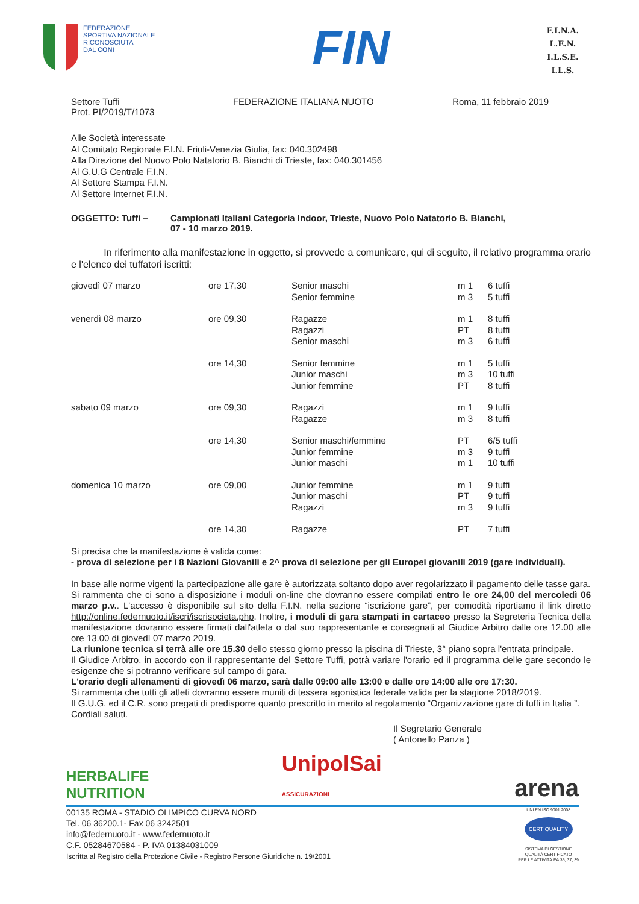FEDERAZIONE
SPORTIVA NAZIONALE
RICONOSCIUTA
DAL CONI
FIN
F.I.N.A.
L.E.N.
I.L.S.E.
I.L.S.
Settore Tuffi
Prot. PI/2019/T/1073
FEDERAZIONE ITALIANA NUOTO Roma, 11 febbraio 2019
Alle Società interessate
Al Comitato Regionale F.I.N. Friuli-Venezia Giulia, fax: 040.302498
Alla Direzione del Nuovo Polo Natatorio B. Bianchi di Trieste, fax: 040.301456
Al G.U.G Centrale F.I.N.
Al Settore Stampa F.I.N.
Al Settore Internet F.I.N.
OGGETTO: Tuffi – Campionati Italiani Categoria Indoor, Trieste, Nuovo Polo Natatorio B. Bianchi,
07 - 10 marzo 2019.
In riferimento alla manifestazione in oggetto, si provvede a comunicare, qui di seguito, il relativo programma orario e l'elenco dei tuffatori iscritti:
| giovedì 07 marzo | ore 17,30 | Senior maschi Senior femmine | m 1 m 3 | 6 tuffi 5 tuffi |
| venerdì 08 marzo | ore 09,30 | Ragazze Ragazzi Senior maschi | m 1 PT m 3 | 8 tuffi 8 tuffi 6 tuffi |
| | ore 14,30 | Senior femmine Junior maschi Junior femmine | m 1 m 3 PT | 5 tuffi 10 tuffi 8 tuffi |
| sabato 09 marzo | ore 09,30 | Ragazzi Ragazze | m 1 m 3 | 9 tuffi 8 tuffi |
| | ore 14,30 | Senior maschi/femmine Junior femmine Junior maschi | PT m 3 m 1 | 6/5 tuffi 9 tuffi 10 tuffi |
| domenica 10 marzo | ore 09,00 | Junior femmine Junior maschi Ragazzi | m 1 PT m 3 | 9 tuffi 9 tuffi 9 tuffi |
| | ore 14,30 | Ragazze | PT | 7 tuffi |
Si precisa che la manifestazione è valida come:
- prova di selezione per i 8 Nazioni Giovanili e 2^ prova di selezione per gli Europei giovanili 2019 (gare individuali).
In base alle norme vigenti la partecipazione alle gare è autorizzata soltanto dopo aver regolarizzato il pagamento delle tasse gara.
Si rammenta che ci sono a disposizione i moduli on-line che dovranno essere compilati entro le ore 24,00 del mercoledì 06 marzo p.v.. L'accesso è disponibile sul sito della F.I.N. nella sezione “iscrizione gare”, per comodità riportiamo il link diretto http://online.federnuoto.it/iscri/iscrisocieta.php. Inoltre, i moduli di gara stampati in cartaceo presso la Segreteria Tecnica della manifestazione dovranno essere firmati dall'atleta o dal suo rappresentante e consegnati al Giudice Arbitro dalle ore 12.00 alle ore 13.00 di giovedì 07 marzo 2019.
La riunione tecnica si terrà alle ore 15.30 dello stesso giorno presso la piscina di Trieste, 3° piano sopra l'entrata principale.
Il Giudice Arbitro, in accordo con il rappresentante del Settore Tuffi, potrà variare l'orario ed il programma delle gare secondo le esigenze che si potranno verificare sul campo di gara.
L'orario degli allenamenti di giovedì 06 marzo, sarà dalle 09:00 alle 13:00 e dalle ore 14:00 alle ore 17:30.
Si rammenta che tutti gli atleti dovranno essere muniti di tessera agonistica federale valida per la stagione 2018/2019.
Il G.U.G. ed il C.R. sono pregati di predisporre quanto prescritto in merito al regolamento “Organizzazione gare di tuffi in Italia ”.
Cordiali saluti.
Il Segretario Generale
( Antonello Panza )
HERBALIFE
NUTRITION UnipolSai
ASSICURAZIONI arena
00135 ROMA - STADIO OLIMPICO CURVA NORD
Tel. 06 36200.1- Fax 06 3242501
info@federnuoto.it - www.federnuoto.it
C.F. 05284670584 - P. IVA 01384031009
Iscritta al Registro della Protezione Civile - Registro Persone Giuridiche n. 19/2001
UNI EN ISO 9001:2008
CERTIQUALITY
SISTEMA DI GESTIONE
QUALITÀ CERTIFICATO
PER LE ATTIVITÀ EA 35, 37, 39